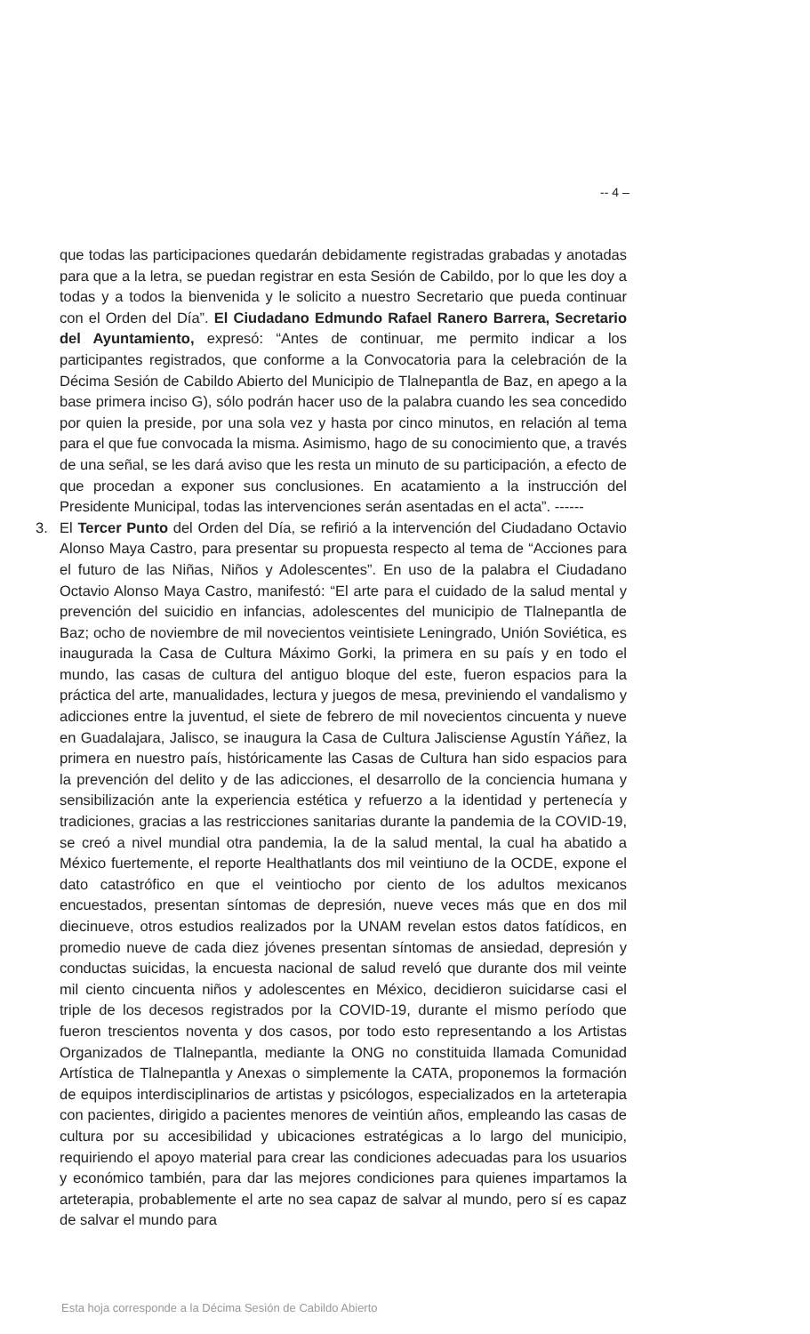-- 4 –
que todas las participaciones quedarán debidamente registradas grabadas y anotadas para que a la letra, se puedan registrar en esta Sesión de Cabildo, por lo que les doy a todas y a todos la bienvenida y le solicito a nuestro Secretario que pueda continuar con el Orden del Día”. El Ciudadano Edmundo Rafael Ranero Barrera, Secretario del Ayuntamiento, expresó: “Antes de continuar, me permito indicar a los participantes registrados, que conforme a la Convocatoria para la celebración de la Décima Sesión de Cabildo Abierto del Municipio de Tlalnepantla de Baz, en apego a la base primera inciso G), sólo podrán hacer uso de la palabra cuando les sea concedido por quien la preside, por una sola vez y hasta por cinco minutos, en relación al tema para el que fue convocada la misma. Asimismo, hago de su conocimiento que, a través de una señal, se les dará aviso que les resta un minuto de su participación, a efecto de que procedan a exponer sus conclusiones. En acatamiento a la instrucción del Presidente Municipal, todas las intervenciones serán asentadas en el acta”. ------
3. El Tercer Punto del Orden del Día, se refirió a la intervención del Ciudadano Octavio Alonso Maya Castro, para presentar su propuesta respecto al tema de “Acciones para el futuro de las Niñas, Niños y Adolescentes”. En uso de la palabra el Ciudadano Octavio Alonso Maya Castro, manifestó: “El arte para el cuidado de la salud mental y prevención del suicidio en infancias, adolescentes del municipio de Tlalnepantla de Baz; ocho de noviembre de mil novecientos veintisiete Leningrado, Unión Soviética, es inaugurada la Casa de Cultura Máximo Gorki, la primera en su país y en todo el mundo, las casas de cultura del antiguo bloque del este, fueron espacios para la práctica del arte, manualidades, lectura y juegos de mesa, previniendo el vandalismo y adicciones entre la juventud, el siete de febrero de mil novecientos cincuenta y nueve en Guadalajara, Jalisco, se inaugura la Casa de Cultura Jalisciense Agustín Yáñez, la primera en nuestro país, históricamente las Casas de Cultura han sido espacios para la prevención del delito y de las adicciones, el desarrollo de la conciencia humana y sensibilización ante la experiencia estética y refuerzo a la identidad y pertenecía y tradiciones, gracias a las restricciones sanitarias durante la pandemia de la COVID-19, se creó a nivel mundial otra pandemia, la de la salud mental, la cual ha abatido a México fuertemente, el reporte Healthatlants dos mil veintiuno de la OCDE, expone el dato catastrófico en que el veintiocho por ciento de los adultos mexicanos encuestados, presentan síntomas de depresión, nueve veces más que en dos mil diecinueve, otros estudios realizados por la UNAM revelan estos datos fatídicos, en promedio nueve de cada diez jóvenes presentan síntomas de ansiedad, depresión y conductas suicidas, la encuesta nacional de salud reveló que durante dos mil veinte mil ciento cincuenta niños y adolescentes en México, decidieron suicidarse casi el triple de los decesos registrados por la COVID-19, durante el mismo período que fueron trescientos noventa y dos casos, por todo esto representando a los Artistas Organizados de Tlalnepantla, mediante la ONG no constituida llamada Comunidad Artística de Tlalnepantla y Anexas o simplemente la CATA, proponemos la formación de equipos interdisciplinarios de artistas y psicólogos, especializados en la arteterapia con pacientes, dirigido a pacientes menores de veintiún años, empleando las casas de cultura por su accesibilidad y ubicaciones estratégicas a lo largo del municipio, requiriendo el apoyo material para crear las condiciones adecuadas para los usuarios y económico también, para dar las mejores condiciones para quienes impartamos la arteterapia, probablemente el arte no sea capaz de salvar al mundo, pero sí es capaz de salvar el mundo para
Esta hoja corresponde a la Décima Sesión de Cabildo Abierto